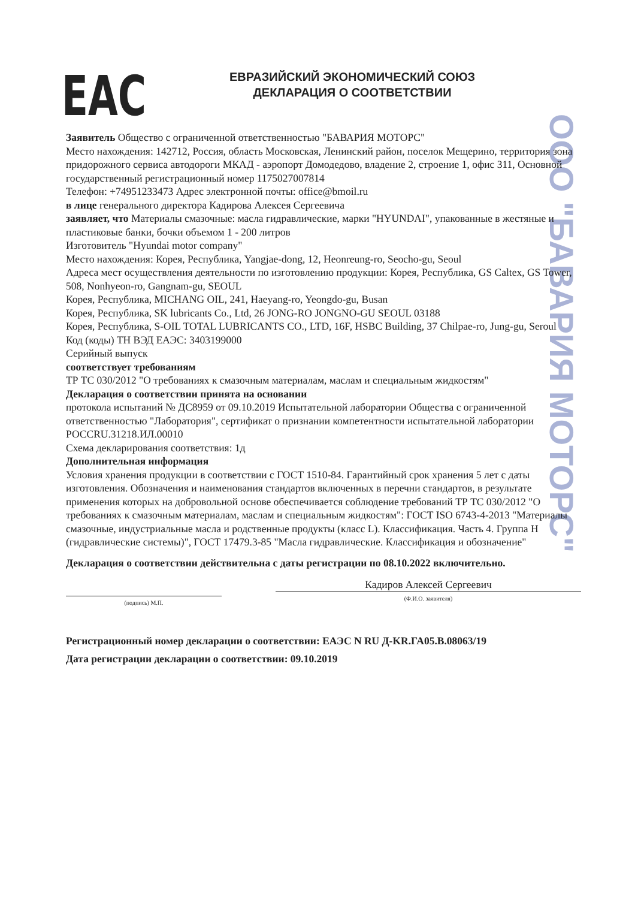ООО "БАВАРИЯ МОТОРС"
EAC
ЕВРАЗИЙСКИЙ ЭКОНОМИЧЕСКИЙ СОЮЗ
ДЕКЛАРАЦИЯ О СООТВЕТСТВИИ
Заявитель Общество с ограниченной ответственностью "БАВАРИЯ МОТОРС"
Место нахождения: 142712, Россия, область Московская, Ленинский район, поселок Мещерино, территория зона придорожного сервиса автодороги МКАД - аэропорт Домодедово, владение 2, строение 1, офис 311, Основной государственный регистрационный номер 1175027007814
Телефон: +74951233473 Адрес электронной почты: office@bmoil.ru
в лице генерального директора Кадирова Алексея Сергеевича
заявляет, что Материалы смазочные: масла гидравлические, марки "HYUNDAI", упакованные в жестяные и пластиковые банки, бочки объемом 1 - 200 литров
Изготовитель "Hyundai motor company"
Место нахождения: Корея, Республика, Yangjae-dong, 12, Heonreung-ro, Seocho-gu, Seoul
Адреса мест осуществления деятельности по изготовлению продукции: Корея, Республика, GS Caltex, GS Tower, 508, Nonhyeon-ro, Gangnam-gu, SEOUL
Корея, Республика, MICHANG OIL, 241, Haeyang-ro, Yeongdo-gu, Busan
Корея, Республика, SK lubricants Co., Ltd, 26 JONG-RO JONGNO-GU SEOUL 03188
Корея, Республика, S-OIL TOTAL LUBRICANTS CO., LTD, 16F, HSBC Building, 37 Chilpae-ro, Jung-gu, Seroul
Код (коды) ТН ВЭД ЕАЭС: 3403199000
Серийный выпуск
соответствует требованиям
ТР ТС 030/2012 "О требованиях к смазочным материалам, маслам и специальным жидкостям"
Декларация о соответствии принята на основании
протокола испытаний № ДС8959 от 09.10.2019 Испытательной лаборатории Общества с ограниченной ответственностью "Лаборатория", сертификат о признании компетентности испытательной лаборатории РОССRU.31218.ИЛ.00010
Схема декларирования соответствия: 1д
Дополнительная информация
Условия хранения продукции в соответствии с ГОСТ 1510-84. Гарантийный срок хранения 5 лет с даты изготовления. Обозначения и наименования стандартов включенных в перечни стандартов, в результате применения которых на добровольной основе обеспечивается соблюдение требований ТР ТС 030/2012 "О требованиях к смазочным материалам, маслам и специальным жидкостям": ГОСТ ISO 6743-4-2013 "Материалы смазочные, индустриальные масла и родственные продукты (класс L). Классификация. Часть 4. Группа Н (гидравлические системы)", ГОСТ 17479.3-85 "Масла гидравлические. Классификация и обозначение"
Декларация о соответствии действительна с даты регистрации по 08.10.2022 включительно.
(подпись) М.П.
Кадиров Алексей Сергеевич
(Ф.И.О. заявителя)
Регистрационный номер декларации о соответствии: ЕАЭС N RU Д-KR.ГА05.В.08063/19
Дата регистрации декларации о соответствии: 09.10.2019